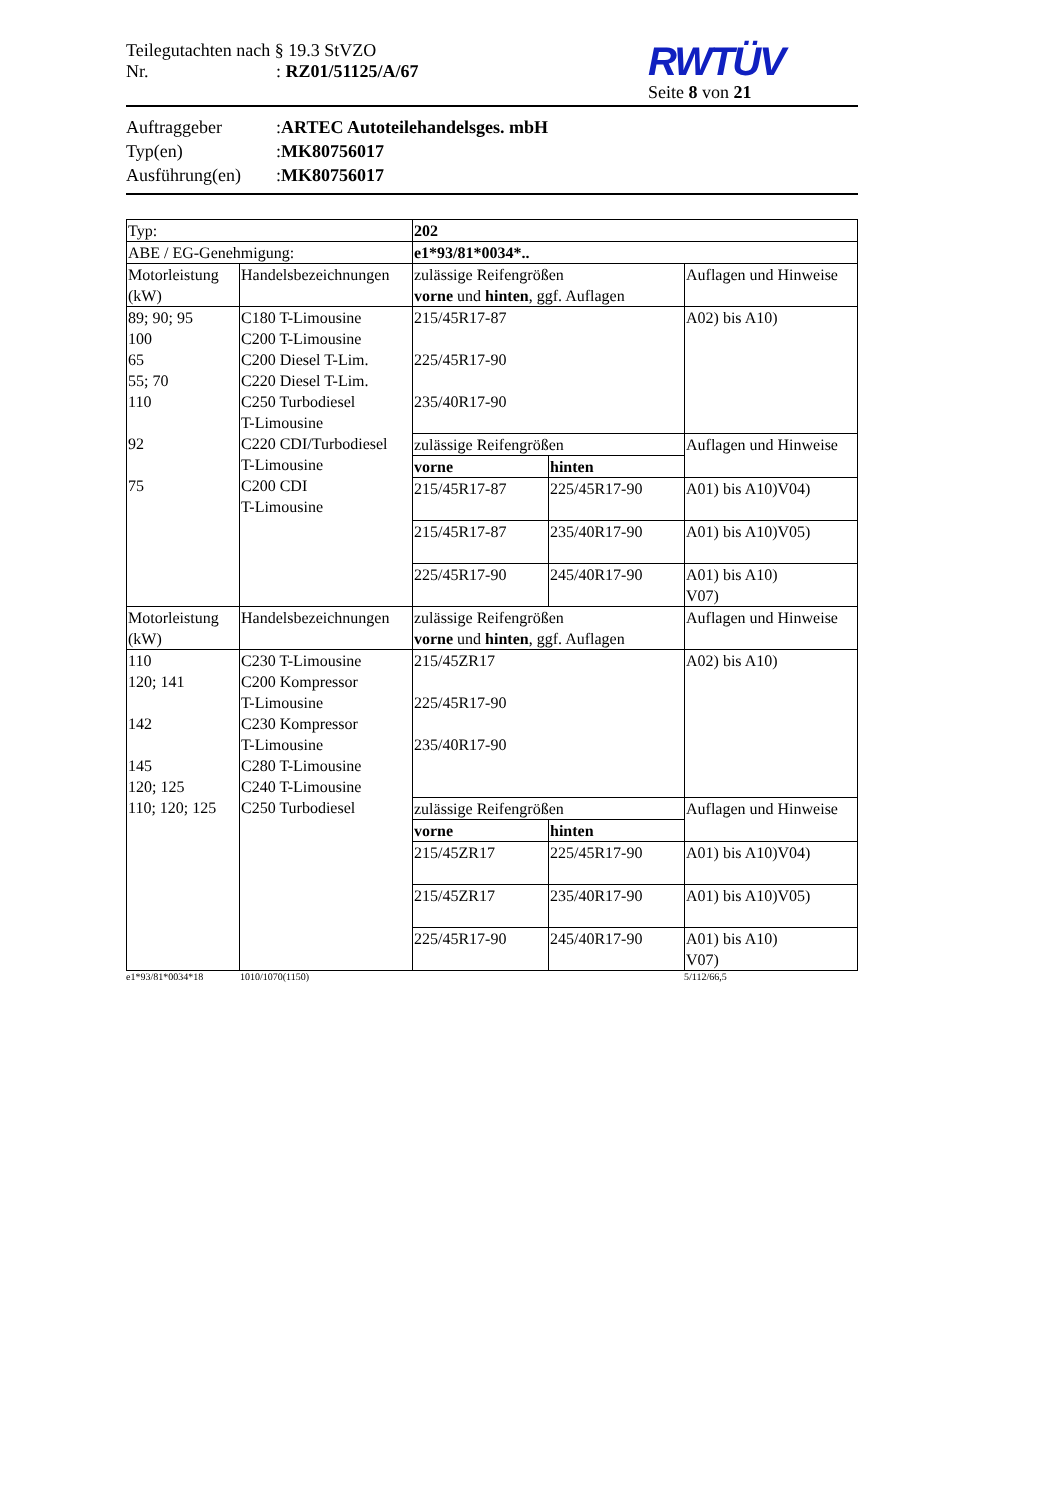Teilegutachten nach § 19.3 StVZO
Nr.: RZ01/51125/A/67
RWTÜV
Seite 8 von 21
Auftraggeber: ARTEC Autoteilehandelsges. mbH
Typ(en): MK80756017
Ausführung(en): MK80756017
| Typ: | | 202 | | |
| ABE / EG-Genehmigung: | | e1*93/81*0034*.. | | |
| Motorleistung (kW) | Handelsbezeichnungen | zulässige Reifengrößen vorne und hinten , ggf. Auflagen | | Auflagen und Hinweise |
| 89; 90; 95 100 65 55; 70 110 92 75 | C180 T-Limousine C200 T-Limousine C200 Diesel T-Lim. C220 Diesel T-Lim. C250 Turbodiesel T-Limousine C220 CDI/Turbodiesel T-Limousine C200 CDI T-Limousine | 215/45R17-87 225/45R17-90 235/40R17-90 | | A02) bis A10) |
| | | zulässige Reifengrößen | | Auflagen und Hinweise |
| | | vorne | hinten | |
| | | 215/45R17-87 | 225/45R17-90 | A01) bis A10)V04) |
| | | 215/45R17-87 | 235/40R17-90 | A01) bis A10)V05) |
| | | 225/45R17-90 | 245/40R17-90 | A01) bis A10) V07) |
| Motorleistung (kW) | Handelsbezeichnungen | zulässige Reifengrößen vorne und hinten , ggf. Auflagen | | Auflagen und Hinweise |
| 110 120; 141 142 145 120; 125 110; 120; 125 | C230 T-Limousine C200 Kompressor T-Limousine C230 Kompressor T-Limousine C280 T-Limousine C240 T-Limousine C250 Turbodiesel | 215/45ZR17 225/45R17-90 235/40R17-90 | | A02) bis A10) |
| | | zulässige Reifengrößen | | Auflagen und Hinweise |
| | | vorne | hinten | |
| | | 215/45ZR17 | 225/45R17-90 | A01) bis A10)V04) |
| | | 215/45ZR17 | 235/40R17-90 | A01) bis A10)V05) |
| | | 225/45R17-90 | 245/40R17-90 | A01) bis A10) V07) |
e1*93/81*0034*18 1010/1070(1150) 5/112/66,5